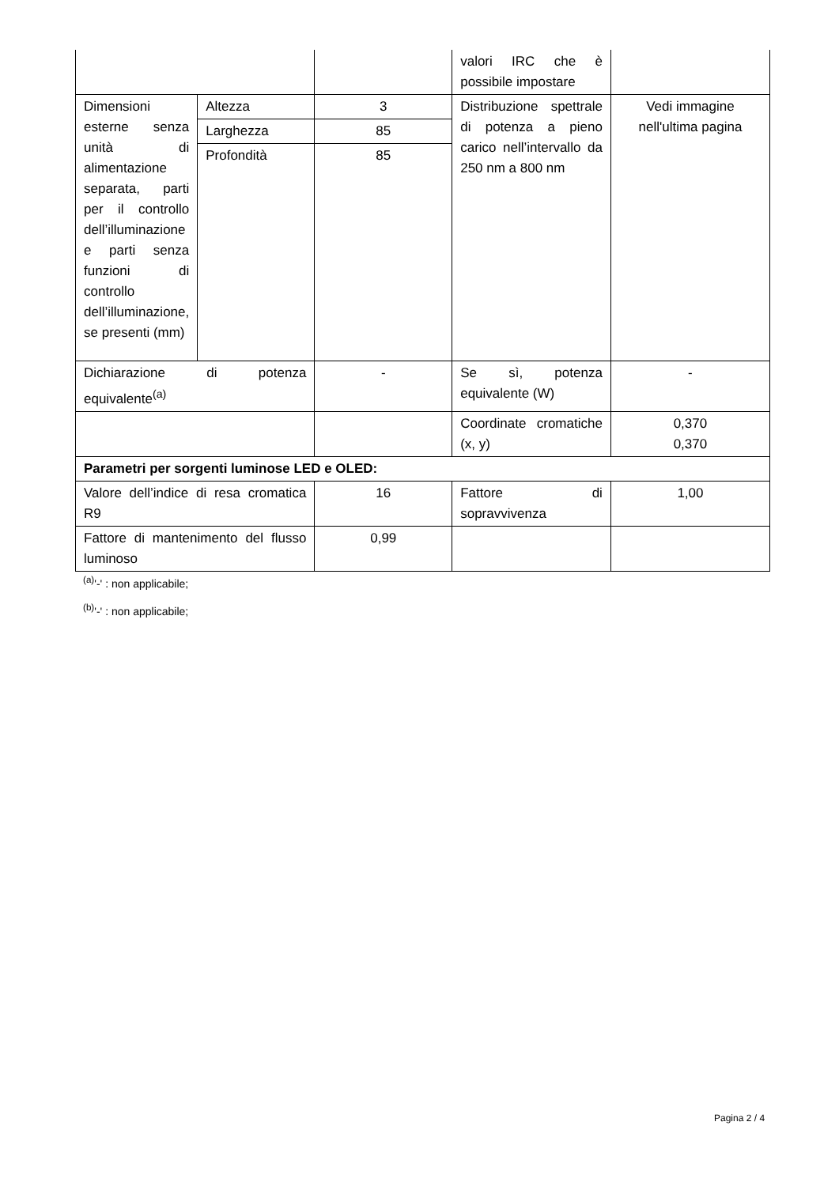| | | | valori IRC che è possibile impostare | |
| Dimensioni esterne senza unità di alimentazione separata, parti per il controllo dell’illuminazione e parti senza funzioni di controllo dell’illuminazione, se presenti (mm) | Altezza | 3 | Distribuzione spettrale di potenza a pieno carico nell’intervallo da 250 nm a 800 nm | Vedi immagine nell'ultima pagina |
| | Larghezza | 85 | | |
| | Profondità | 85 | | |
| Dichiarazione di potenza equivalente<sup>(a)</sup> | | - | Se sì, potenza equivalente (W) | - |
| | | | Coordinate cromatiche (x, y) | 0,370 0,370 |
| Parametri per sorgenti luminose LED e OLED: | | | | |
| Valore dell’indice di resa cromatica R9 | | 16 | Fattore di sopravvivenza | 1,00 |
| Fattore di mantenimento del flusso luminoso | | 0,99 | | |
<sup>(a)</sup> '-' : non applicabile;
<sup>(b)</sup> '-' : non applicabile;
Pagina 2 / 4